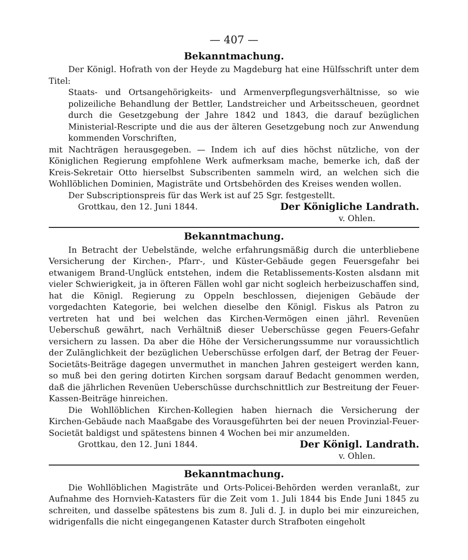— 407 —
Bekanntmachung.
Der Königl. Hofrath von der Heyde zu Magdeburg hat eine Hülfsschrift unter dem Titel:
Staats- und Ortsangehörigkeits- und Armenverpflegungsverhältnisse, so wie polizeiliche Behandlung der Bettler, Landstreicher und Arbeitsscheuen, geordnet durch die Gesetzgebung der Jahre 1842 und 1843, die darauf bezüglichen Ministerial-Rescripte und die aus der älteren Gesetzgebung noch zur Anwendung kommenden Vorschriften,
mit Nachträgen herausgegeben. — Indem ich auf dies höchst nützliche, von der Königlichen Regierung empfohlene Werk aufmerksam mache, bemerke ich, daß der Kreis-Sekretair Otto hierselbst Subscribenten sammeln wird, an welchen sich die Wohllöblichen Dominien, Magisträte und Ortsbehörden des Kreises wenden wollen.
Der Subscriptionspreis für das Werk ist auf 25 Sgr. festgestellt.
Grottkau, den 12. Juni 1844. Der Königliche Landrath.
v. Ohlen.
Bekanntmachung.
In Betracht der Uebelstände, welche erfahrungsmäßig durch die unterbliebene Versicherung der Kirchen-, Pfarr-, und Küster-Gebäude gegen Feuersgefahr bei etwanigem Brand-Unglück entstehen, indem die Retablissements-Kosten alsdann mit vieler Schwierigkeit, ja in öfteren Fällen wohl gar nicht sogleich herbeizuschaffen sind, hat die Königl. Regierung zu Oppeln beschlossen, diejenigen Gebäude der vorgedachten Kategorie, bei welchen dieselbe den Königl. Fiskus als Patron zu vertreten hat und bei welchen das Kirchen-Vermögen einen jährl. Revenüen Ueberschuß gewährt, nach Verhältniß dieser Ueberschüsse gegen Feuers-Gefahr versichern zu lassen. Da aber die Höhe der Versicherungssumme nur voraussichtlich der Zulänglichkeit der bezüglichen Ueberschüsse erfolgen darf, der Betrag der Feuer-Societäts-Beiträge dagegen unvermuthet in manchen Jahren gesteigert werden kann, so muß bei den gering dotirten Kirchen sorgsam darauf Bedacht genommen werden, daß die jährlichen Revenüen Ueberschüsse durchschnittlich zur Bestreitung der Feuer-Kassen-Beiträge hinreichen.
Die Wohllöblichen Kirchen-Kollegien haben hiernach die Versicherung der Kirchen-Gebäude nach Maaßgabe des Vorausgeführten bei der neuen Provinzial-Feuer-Societät baldigst und spätestens binnen 4 Wochen bei mir anzumelden.
Grottkau, den 12. Juni 1844. Der Königl. Landrath.
v. Ohlen.
Bekanntmachung.
Die Wohllöblichen Magisträte und Orts-Policei-Behörden werden veranlaßt, zur Aufnahme des Hornvieh-Katasters für die Zeit vom 1. Juli 1844 bis Ende Juni 1845 zu schreiten, und dasselbe spätestens bis zum 8. Juli d. J. in duplo bei mir einzureichen, widrigenfalls die nicht eingegangenen Kataster durch Strafboten eingeholt